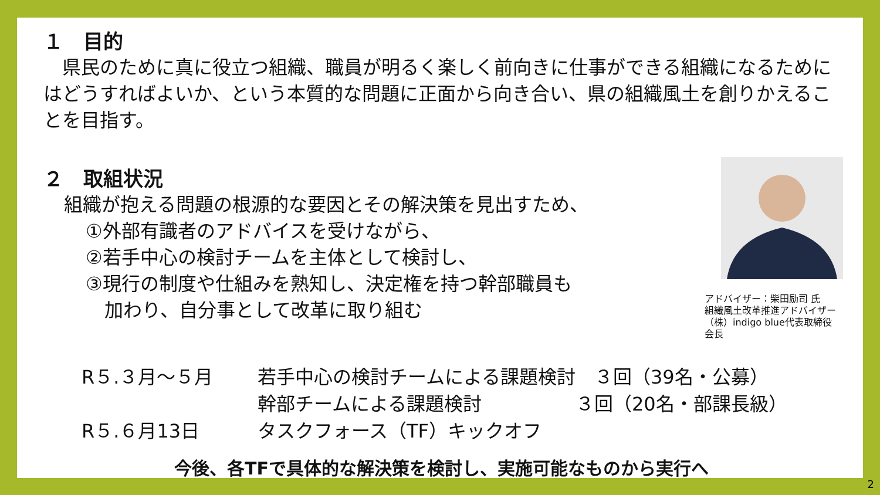１　目的
　県民のために真に役立つ組織、職員が明るく楽しく前向きに仕事ができる組織になるためにはどうすればよいか、という本質的な問題に正面から向き合い、県の組織風土を創りかえることを目指す。
２　取組状況
組織が抱える問題の根源的な要因とその解決策を見出すため、
①外部有識者のアドバイスを受けながら、
②若手中心の検討チームを主体として検討し、
③現行の制度や仕組みを熟知し、決定権を持つ幹部職員も
　加わり、自分事として改革に取り組む
アドバイザー：柴田励司 氏
組織風土改革推進アドバイザー
（株）indigo blue代表取締役会長
R５.３月～５月 若手中心の検討チームによる課題検討　３回（39名・公募） 幹部チームによる課題検討　　　　　３回（20名・部課長級） R５.６月13日 タスクフォース（TF）キックオフ
今後、各TFで具体的な解決策を検討し、実施可能なものから実行へ
2